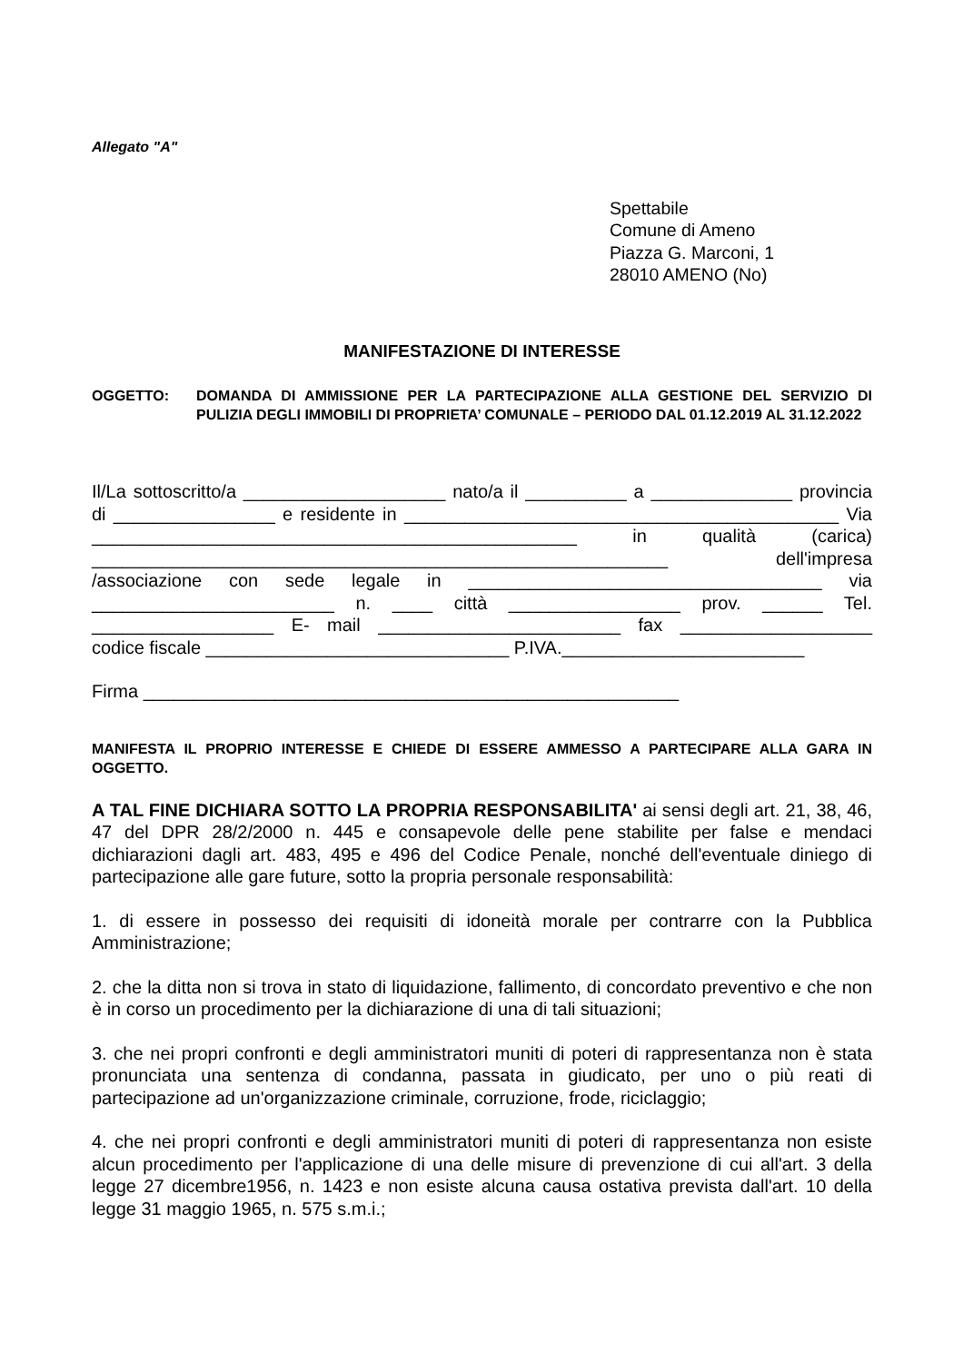Allegato "A"
Spettabile
Comune di Ameno
Piazza G. Marconi, 1
28010 AMENO (No)
MANIFESTAZIONE DI INTERESSE
OGGETTO: DOMANDA DI AMMISSIONE PER LA PARTECIPAZIONE ALLA GESTIONE DEL SERVIZIO DI PULIZIA DEGLI IMMOBILI DI PROPRIETA’ COMUNALE – PERIODO DAL 01.12.2019 AL 31.12.2022
Il/La sottoscritto/a ____________________ nato/a il __________ a ______________ provincia di ________________ e residente in ___________________________________________ Via ________________________________________________ in qualità (carica) _________________________________________________________ dell'impresa /associazione con sede legale in ___________________________________ via ________________________ n. ____ città _________________ prov. ______ Tel. __________________ E- mail ________________________ fax ___________________
codice fiscale ______________________________ P.IVA.________________________
Firma _____________________________________________________
MANIFESTA IL PROPRIO INTERESSE E CHIEDE DI ESSERE AMMESSO A PARTECIPARE ALLA GARA IN OGGETTO.
A TAL FINE DICHIARA SOTTO LA PROPRIA RESPONSABILITA' ai sensi degli art. 21, 38, 46, 47 del DPR 28/2/2000 n. 445 e consapevole delle pene stabilite per false e mendaci dichiarazioni dagli art. 483, 495 e 496 del Codice Penale, nonché dell'eventuale diniego di partecipazione alle gare future, sotto la propria personale responsabilità:
1. di essere in possesso dei requisiti di idoneità morale per contrarre con la Pubblica Amministrazione;
2. che la ditta non si trova in stato di liquidazione, fallimento, di concordato preventivo e che non è in corso un procedimento per la dichiarazione di una di tali situazioni;
3. che nei propri confronti e degli amministratori muniti di poteri di rappresentanza non è stata pronunciata una sentenza di condanna, passata in giudicato, per uno o più reati di partecipazione ad un'organizzazione criminale, corruzione, frode, riciclaggio;
4. che nei propri confronti e degli amministratori muniti di poteri di rappresentanza non esiste alcun procedimento per l'applicazione di una delle misure di prevenzione di cui all'art. 3 della legge 27 dicembre1956, n. 1423 e non esiste alcuna causa ostativa prevista dall'art. 10 della legge 31 maggio 1965, n. 575 s.m.i.;